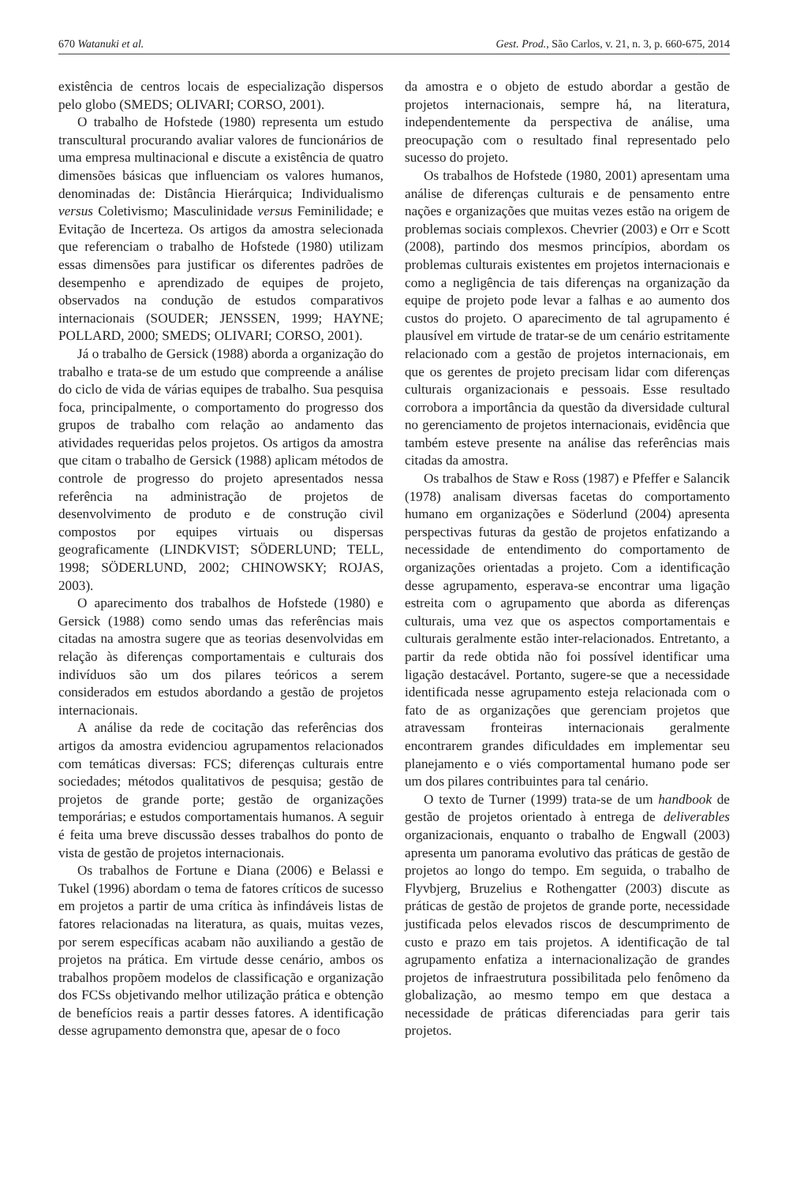670 Watanuki et al. Gest. Prod., São Carlos, v. 21, n. 3, p. 660-675, 2014
existência de centros locais de especialização dispersos pelo globo (SMEDS; OLIVARI; CORSO, 2001).
O trabalho de Hofstede (1980) representa um estudo transcultural procurando avaliar valores de funcionários de uma empresa multinacional e discute a existência de quatro dimensões básicas que influenciam os valores humanos, denominadas de: Distância Hierárquica; Individualismo versus Coletivismo; Masculinidade versus Feminilidade; e Evitação de Incerteza. Os artigos da amostra selecionada que referenciam o trabalho de Hofstede (1980) utilizam essas dimensões para justificar os diferentes padrões de desempenho e aprendizado de equipes de projeto, observados na condução de estudos comparativos internacionais (SOUDER; JENSSEN, 1999; HAYNE; POLLARD, 2000; SMEDS; OLIVARI; CORSO, 2001).
Já o trabalho de Gersick (1988) aborda a organização do trabalho e trata-se de um estudo que compreende a análise do ciclo de vida de várias equipes de trabalho. Sua pesquisa foca, principalmente, o comportamento do progresso dos grupos de trabalho com relação ao andamento das atividades requeridas pelos projetos. Os artigos da amostra que citam o trabalho de Gersick (1988) aplicam métodos de controle de progresso do projeto apresentados nessa referência na administração de projetos de desenvolvimento de produto e de construção civil compostos por equipes virtuais ou dispersas geograficamente (LINDKVIST; SÖDERLUND; TELL, 1998; SÖDERLUND, 2002; CHINOWSKY; ROJAS, 2003).
O aparecimento dos trabalhos de Hofstede (1980) e Gersick (1988) como sendo umas das referências mais citadas na amostra sugere que as teorias desenvolvidas em relação às diferenças comportamentais e culturais dos indivíduos são um dos pilares teóricos a serem considerados em estudos abordando a gestão de projetos internacionais.
A análise da rede de cocitação das referências dos artigos da amostra evidenciou agrupamentos relacionados com temáticas diversas: FCS; diferenças culturais entre sociedades; métodos qualitativos de pesquisa; gestão de projetos de grande porte; gestão de organizações temporárias; e estudos comportamentais humanos. A seguir é feita uma breve discussão desses trabalhos do ponto de vista de gestão de projetos internacionais.
Os trabalhos de Fortune e Diana (2006) e Belassi e Tukel (1996) abordam o tema de fatores críticos de sucesso em projetos a partir de uma crítica às infindáveis listas de fatores relacionadas na literatura, as quais, muitas vezes, por serem específicas acabam não auxiliando a gestão de projetos na prática. Em virtude desse cenário, ambos os trabalhos propõem modelos de classificação e organização dos FCSs objetivando melhor utilização prática e obtenção de benefícios reais a partir desses fatores. A identificação desse agrupamento demonstra que, apesar de o foco
da amostra e o objeto de estudo abordar a gestão de projetos internacionais, sempre há, na literatura, independentemente da perspectiva de análise, uma preocupação com o resultado final representado pelo sucesso do projeto.
Os trabalhos de Hofstede (1980, 2001) apresentam uma análise de diferenças culturais e de pensamento entre nações e organizações que muitas vezes estão na origem de problemas sociais complexos. Chevrier (2003) e Orr e Scott (2008), partindo dos mesmos princípios, abordam os problemas culturais existentes em projetos internacionais e como a negligência de tais diferenças na organização da equipe de projeto pode levar a falhas e ao aumento dos custos do projeto. O aparecimento de tal agrupamento é plausível em virtude de tratar-se de um cenário estritamente relacionado com a gestão de projetos internacionais, em que os gerentes de projeto precisam lidar com diferenças culturais organizacionais e pessoais. Esse resultado corrobora a importância da questão da diversidade cultural no gerenciamento de projetos internacionais, evidência que também esteve presente na análise das referências mais citadas da amostra.
Os trabalhos de Staw e Ross (1987) e Pfeffer e Salancik (1978) analisam diversas facetas do comportamento humano em organizações e Söderlund (2004) apresenta perspectivas futuras da gestão de projetos enfatizando a necessidade de entendimento do comportamento de organizações orientadas a projeto. Com a identificação desse agrupamento, esperava-se encontrar uma ligação estreita com o agrupamento que aborda as diferenças culturais, uma vez que os aspectos comportamentais e culturais geralmente estão inter-relacionados. Entretanto, a partir da rede obtida não foi possível identificar uma ligação destacável. Portanto, sugere-se que a necessidade identificada nesse agrupamento esteja relacionada com o fato de as organizações que gerenciam projetos que atravessam fronteiras internacionais geralmente encontrarem grandes dificuldades em implementar seu planejamento e o viés comportamental humano pode ser um dos pilares contribuintes para tal cenário.
O texto de Turner (1999) trata-se de um handbook de gestão de projetos orientado à entrega de deliverables organizacionais, enquanto o trabalho de Engwall (2003) apresenta um panorama evolutivo das práticas de gestão de projetos ao longo do tempo. Em seguida, o trabalho de Flyvbjerg, Bruzelius e Rothengatter (2003) discute as práticas de gestão de projetos de grande porte, necessidade justificada pelos elevados riscos de descumprimento de custo e prazo em tais projetos. A identificação de tal agrupamento enfatiza a internacionalização de grandes projetos de infraestrutura possibilitada pelo fenômeno da globalização, ao mesmo tempo em que destaca a necessidade de práticas diferenciadas para gerir tais projetos.